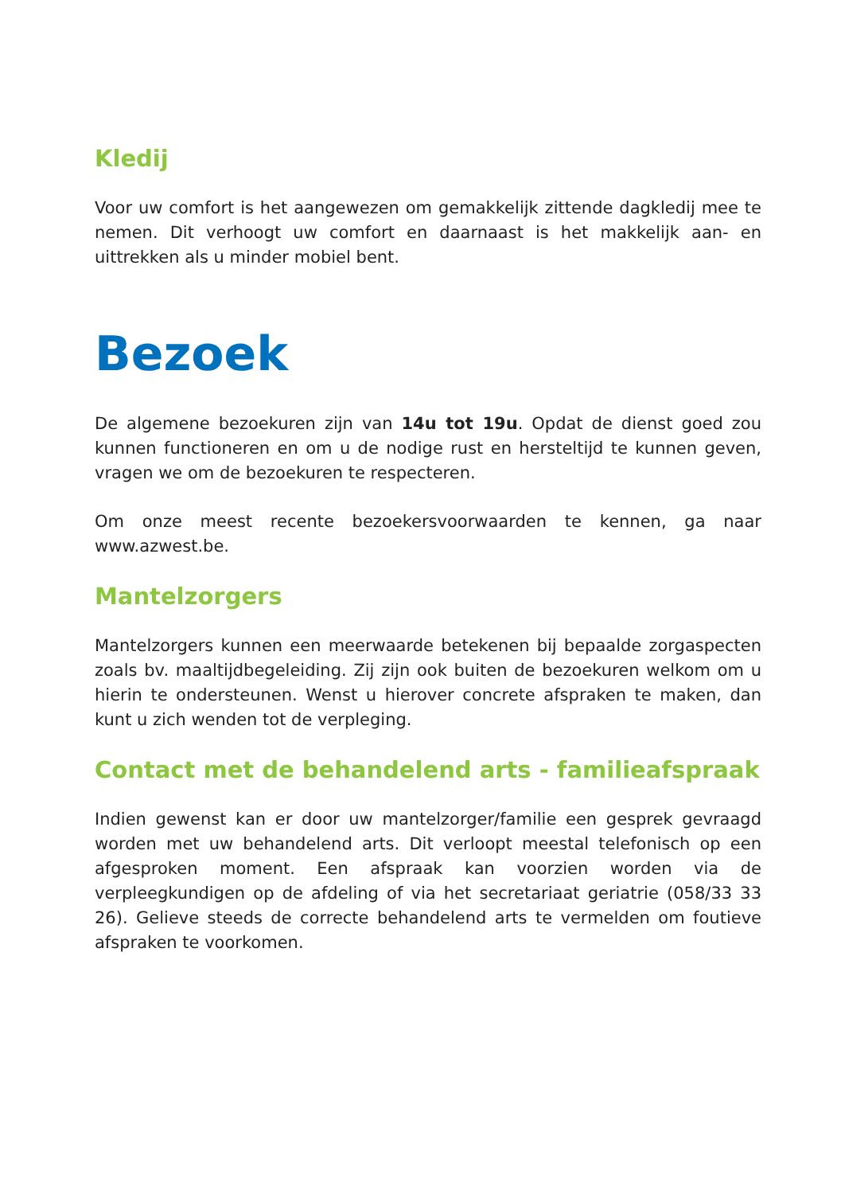Kledij
Voor uw comfort is het aangewezen om gemakkelijk zittende dagkledij mee te nemen. Dit verhoogt uw comfort en daarnaast is het makkelijk aan- en uittrekken als u minder mobiel bent.
Bezoek
De algemene bezoekuren zijn van 14u tot 19u. Opdat de dienst goed zou kunnen functioneren en om u de nodige rust en hersteltijd te kunnen geven, vragen we om de bezoekuren te respecteren.
Om onze meest recente bezoekersvoorwaarden te kennen, ga naar www.azwest.be.
Mantelzorgers
Mantelzorgers kunnen een meerwaarde betekenen bij bepaalde zorgaspecten zoals bv. maaltijdbegeleiding. Zij zijn ook buiten de bezoekuren welkom om u hierin te ondersteunen. Wenst u hierover concrete afspraken te maken, dan kunt u zich wenden tot de verpleging.
Contact met de behandelend arts - familieafspraak
Indien gewenst kan er door uw mantelzorger/familie een gesprek gevraagd worden met uw behandelend arts. Dit verloopt meestal telefonisch op een afgesproken moment. Een afspraak kan voorzien worden via de verpleegkundigen op de afdeling of via het secretariaat geriatrie (058/33 33 26). Gelieve steeds de correcte behandelend arts te vermelden om foutieve afspraken te voorkomen.